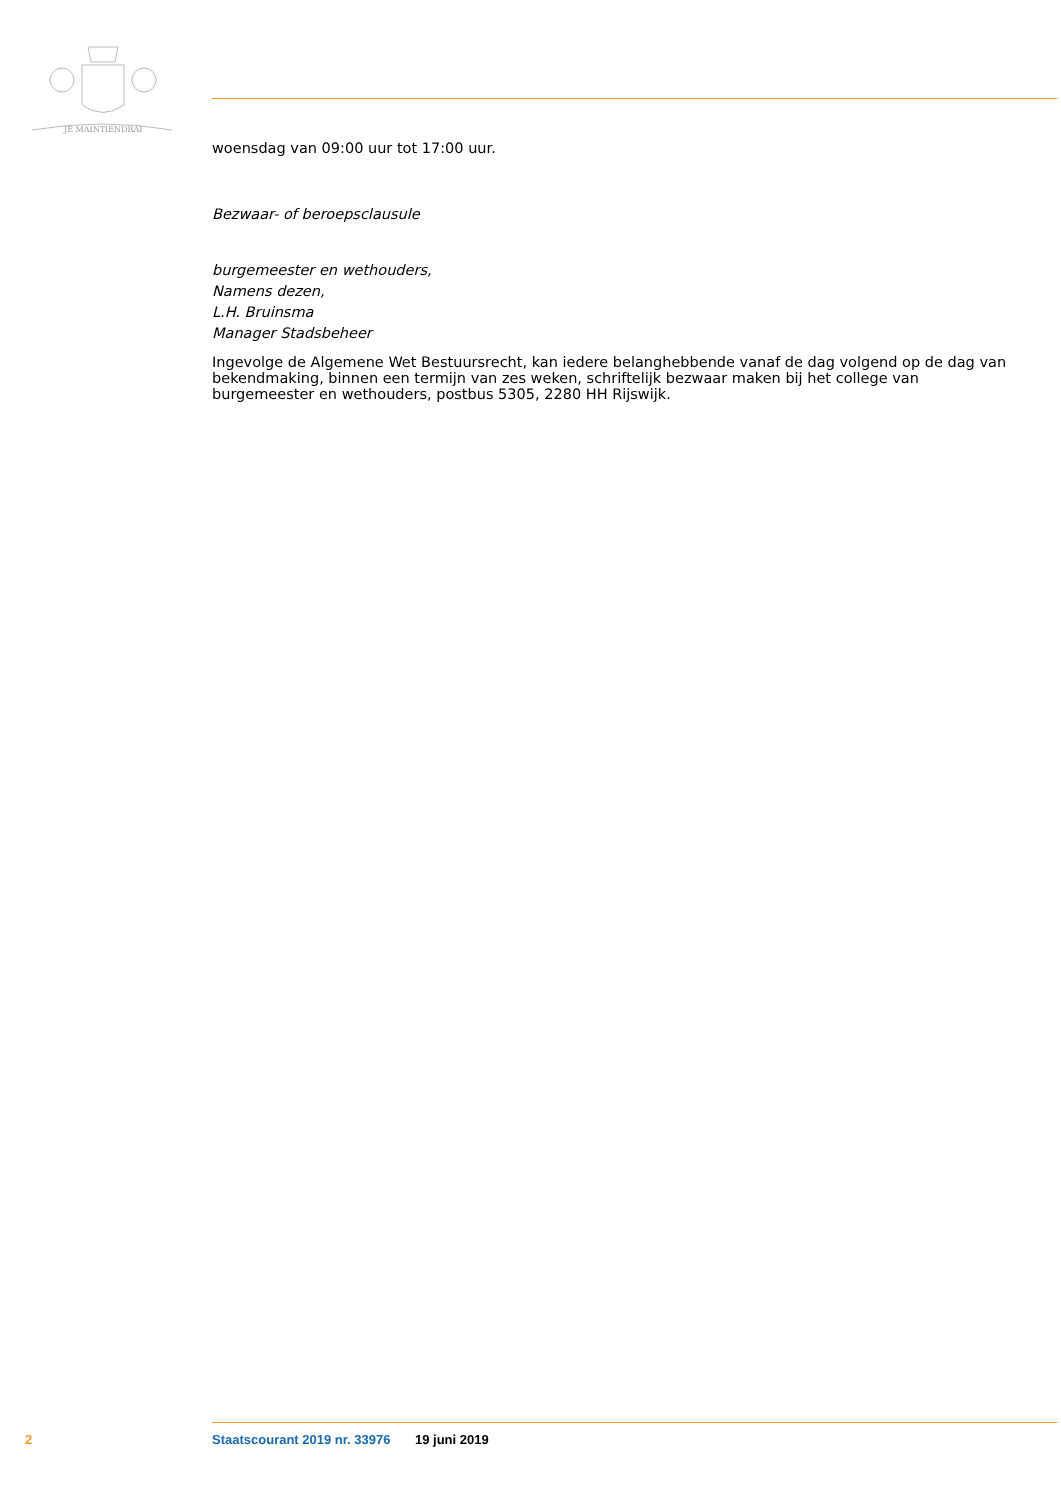JE MAINTIENDRAI
woensdag van 09:00 uur tot 17:00 uur.
Bezwaar- of beroepsclausule
burgemeester en wethouders,
Namens dezen,
L.H. Bruinsma
Manager Stadsbeheer
Ingevolge de Algemene Wet Bestuursrecht, kan iedere belanghebbende vanaf de dag volgend op de dag van bekendmaking, binnen een termijn van zes weken, schriftelijk bezwaar maken bij het college van burgemeester en wethouders, postbus 5305, 2280 HH Rijswijk.
2 Staatscourant 2019 nr. 33976 19 juni 2019